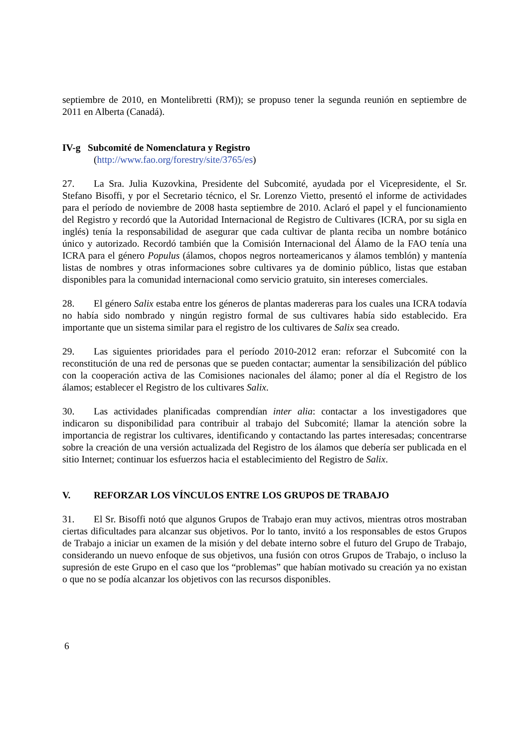septiembre de 2010, en Montelibretti (RM)); se propuso tener la segunda reunión en septiembre de 2011 en Alberta (Canadá).
IV-g Subcomité de Nomenclatura y Registro
(http://www.fao.org/forestry/site/3765/es)
27. La Sra. Julia Kuzovkina, Presidente del Subcomité, ayudada por el Vicepresidente, el Sr. Stefano Bisoffi, y por el Secretario técnico, el Sr. Lorenzo Vietto, presentó el informe de actividades para el período de noviembre de 2008 hasta septiembre de 2010. Aclaró el papel y el funcionamiento del Registro y recordó que la Autoridad Internacional de Registro de Cultivares (ICRA, por su sigla en inglés) tenía la responsabilidad de asegurar que cada cultivar de planta reciba un nombre botánico único y autorizado. Recordó también que la Comisión Internacional del Álamo de la FAO tenía una ICRA para el género Populus (álamos, chopos negros norteamericanos y álamos temblón) y mantenía listas de nombres y otras informaciones sobre cultivares ya de dominio público, listas que estaban disponibles para la comunidad internacional como servicio gratuito, sin intereses comerciales.
28. El género Salix estaba entre los géneros de plantas madereras para los cuales una ICRA todavía no había sido nombrado y ningún registro formal de sus cultivares había sido establecido. Era importante que un sistema similar para el registro de los cultivares de Salix sea creado.
29. Las siguientes prioridades para el período 2010-2012 eran: reforzar el Subcomité con la reconstitución de una red de personas que se pueden contactar; aumentar la sensibilización del público con la cooperación activa de las Comisiones nacionales del álamo; poner al día el Registro de los álamos; establecer el Registro de los cultivares Salix.
30. Las actividades planificadas comprendían inter alia: contactar a los investigadores que indicaron su disponibilidad para contribuir al trabajo del Subcomité; llamar la atención sobre la importancia de registrar los cultivares, identificando y contactando las partes interesadas; concentrarse sobre la creación de una versión actualizada del Registro de los álamos que debería ser publicada en el sitio Internet; continuar los esfuerzos hacia el establecimiento del Registro de Salix.
V. REFORZAR LOS VÍNCULOS ENTRE LOS GRUPOS DE TRABAJO
31. El Sr. Bisoffi notó que algunos Grupos de Trabajo eran muy activos, mientras otros mostraban ciertas dificultades para alcanzar sus objetivos. Por lo tanto, invitó a los responsables de estos Grupos de Trabajo a iniciar un examen de la misión y del debate interno sobre el futuro del Grupo de Trabajo, considerando un nuevo enfoque de sus objetivos, una fusión con otros Grupos de Trabajo, o incluso la supresión de este Grupo en el caso que los “problemas” que habían motivado su creación ya no existan o que no se podía alcanzar los objetivos con las recursos disponibles.
6